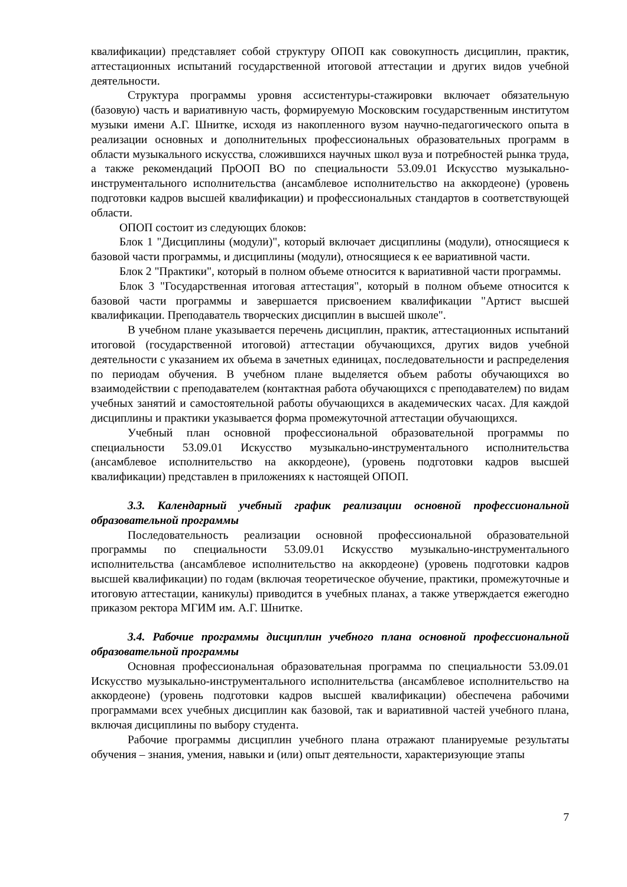квалификации) представляет собой структуру ОПОП как совокупность дисциплин, практик, аттестационных испытаний государственной итоговой аттестации и других видов учебной деятельности.
Структура программы уровня ассистентуры-стажировки включает обязательную (базовую) часть и вариативную часть, формируемую Московским государственным институтом музыки имени А.Г. Шнитке, исходя из накопленного вузом научно-педагогического опыта в реализации основных и дополнительных профессиональных образовательных программ в области музыкального искусства, сложившихся научных школ вуза и потребностей рынка труда, а также рекомендаций ПрООП ВО по специальности 53.09.01 Искусство музыкально-инструментального исполнительства (ансамблевое исполнительство на аккордеоне) (уровень подготовки кадров высшей квалификации) и профессиональных стандартов в соответствующей области.
ОПОП состоит из следующих блоков:
Блок 1 "Дисциплины (модули)", который включает дисциплины (модули), относящиеся к базовой части программы, и дисциплины (модули), относящиеся к ее вариативной части.
Блок 2 "Практики", который в полном объеме относится к вариативной части программы.
Блок 3 "Государственная итоговая аттестация", который в полном объеме относится к базовой части программы и завершается присвоением квалификации "Артист высшей квалификации. Преподаватель творческих дисциплин в высшей школе".
В учебном плане указывается перечень дисциплин, практик, аттестационных испытаний итоговой (государственной итоговой) аттестации обучающихся, других видов учебной деятельности с указанием их объема в зачетных единицах, последовательности и распределения по периодам обучения. В учебном плане выделяется объем работы обучающихся во взаимодействии с преподавателем (контактная работа обучающихся с преподавателем) по видам учебных занятий и самостоятельной работы обучающихся в академических часах. Для каждой дисциплины и практики указывается форма промежуточной аттестации обучающихся.
Учебный план основной профессиональной образовательной программы по специальности 53.09.01 Искусство музыкально-инструментального исполнительства (ансамблевое исполнительство на аккордеоне), (уровень подготовки кадров высшей квалификации) представлен в приложениях к настоящей ОПОП.
3.3. Календарный учебный график реализации основной профессиональной образовательной программы
Последовательность реализации основной профессиональной образовательной программы по специальности 53.09.01 Искусство музыкально-инструментального исполнительства (ансамблевое исполнительство на аккордеоне) (уровень подготовки кадров высшей квалификации) по годам (включая теоретическое обучение, практики, промежуточные и итоговую аттестации, каникулы) приводится в учебных планах, а также утверждается ежегодно приказом ректора МГИМ им. А.Г. Шнитке.
3.4. Рабочие программы дисциплин учебного плана основной профессиональной образовательной программы
Основная профессиональная образовательная программа по специальности 53.09.01 Искусство музыкально-инструментального исполнительства (ансамблевое исполнительство на аккордеоне) (уровень подготовки кадров высшей квалификации) обеспечена рабочими программами всех учебных дисциплин как базовой, так и вариативной частей учебного плана, включая дисциплины по выбору студента.
Рабочие программы дисциплин учебного плана отражают планируемые результаты обучения – знания, умения, навыки и (или) опыт деятельности, характеризующие этапы
7